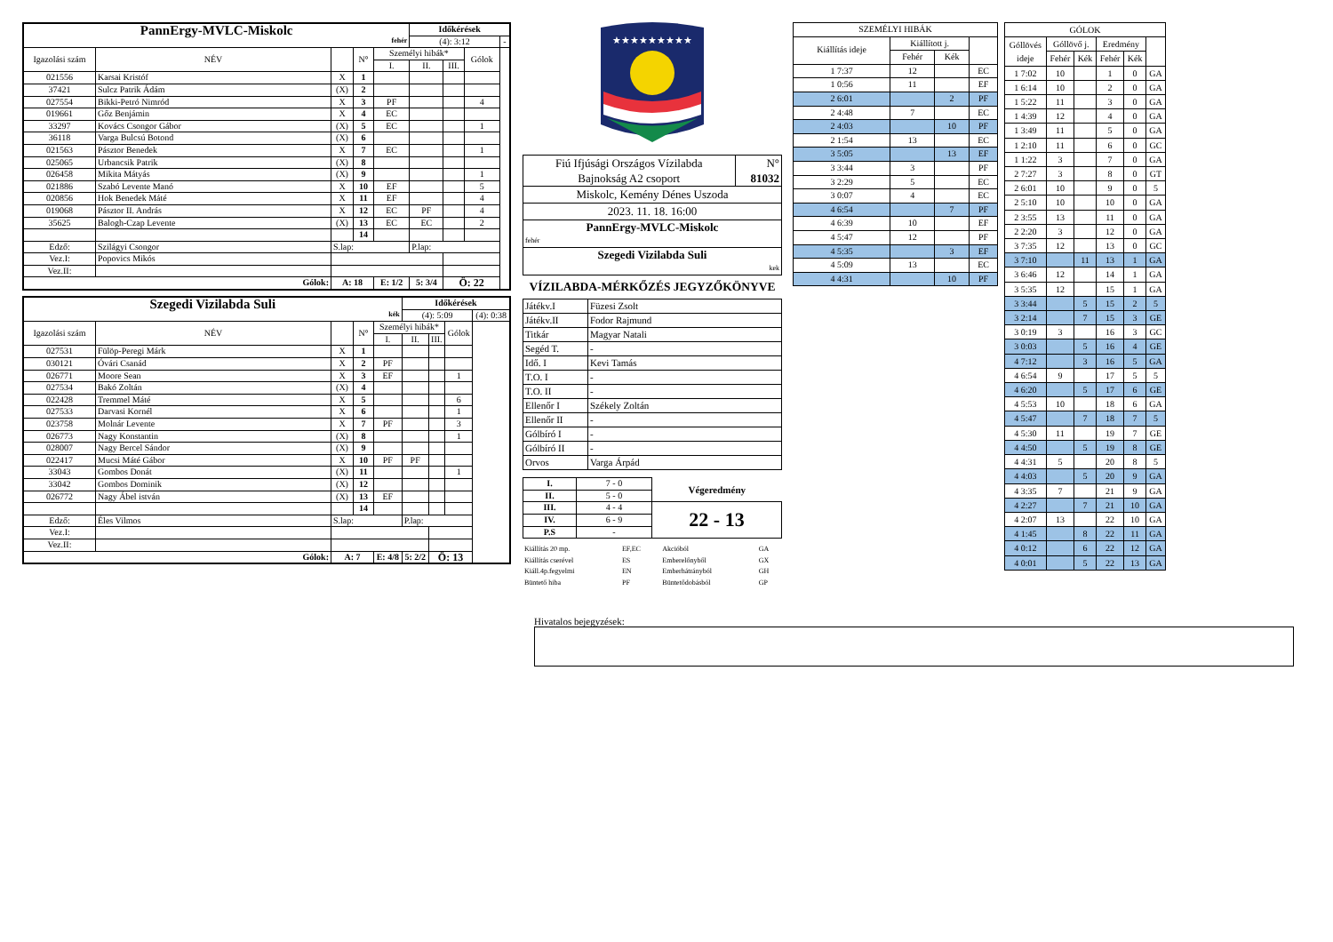| PannErgy-MVLC-Miskolc fehér | | | | | Időkérések | | | |
| | | | | | (4): 3:12 | | | - |
| Igazolási szám | NÉV | | N° | Személyi hibák* | | | Gólok | |
| | | | | I. | II. | III. | | |
| 021556 | Karsai Kristóf | X | 1 | | | | | |
| 37421 | Sulcz Patrik Ádám | (X) | 2 | | | | | |
| 027554 | Bikki-Petró Nimród | X | 3 | PF | | | 4 | |
| 019661 | Gőz Benjámin | X | 4 | EC | | | | |
| 33297 | Kovács Csongor Gábor | (X) | 5 | EC | | | 1 | |
| 36118 | Varga Bulcsú Botond | (X) | 6 | | | | | |
| 021563 | Pásztor Benedek | X | 7 | EC | | | 1 | |
| 025065 | Urbancsik Patrik | (X) | 8 | | | | | |
| 026458 | Mikita Mátyás | (X) | 9 | | | | 1 | |
| 021886 | Szabó Levente Manó | X | 10 | EF | | | 5 | |
| 020856 | Hok Benedek Máté | X | 11 | EF | | | 4 | |
| 019068 | Pásztor II. András | X | 12 | EC | PF | | 4 | |
| 35625 | Balogh-Czap Levente | (X) | 13 | EC | EC | | 2 | |
| | | | 14 | | | | | |
| Edző: | Szilágyi Csongor | S.lap: | | | P.lap: | | | |
| Vez.I: | Popovics Mikós | | | | | | | |
| Vez.II: | | | | | | | | |
| Gólok: | | A: 18 | | E: 1/2 | 5: 3/4 | Ö: 22 | | |
| Szegedi Vizilabda Suli kék | | | | | Időkérések | | | |
| | | | | | (4): 5:09 | | | (4): 0:38 |
| Igazolási szám | NÉV | | N° | Személyi hibák* | | | Gólok | |
| | | | | I. | II. | III. | | |
| 027531 | Fülöp-Peregi Márk | X | 1 | | | | | |
| 030121 | Óvári Csanád | X | 2 | PF | | | | |
| 026771 | Moore Sean | X | 3 | EF | | | 1 | |
| 027534 | Bakó Zoltán | (X) | 4 | | | | | |
| 022428 | Tremmel Máté | X | 5 | | | | 6 | |
| 027533 | Darvasi Kornél | X | 6 | | | | 1 | |
| 023758 | Molnár Levente | X | 7 | PF | | | 3 | |
| 026773 | Nagy Konstantin | (X) | 8 | | | | 1 | |
| 028007 | Nagy Bercel Sándor | (X) | 9 | | | | | |
| 022417 | Mucsi Máté Gábor | X | 10 | PF | PF | | | |
| 33043 | Gombos Donát | (X) | 11 | | | | 1 | |
| 33042 | Gombos Dominik | (X) | 12 | | | | | |
| 026772 | Nagy Ábel istván | (X) | 13 | EF | | | | |
| | | | 14 | | | | | |
| Edző: | Éles Vilmos | S.lap: | | | P.lap: | | | |
| Vez.I: | | | | | | | | |
| Vez.II: | | | | | | | | |
| Gólok: | | A: 7 | | E: 4/8 | 5: 2/2 | Ö: 13 | | |
★★★★★★★★★
| Fiú Ifjúsági Országos Vízilabda Bajnokság A2 csoport | N° 81032 |
| Miskolc, Kemény Dénes Uszoda | |
| 2023. 11. 18. 16:00 | |
| PannErgy-MVLC-Miskolc fehér | |
| Szegedi Vizilabda Suli kek | |
VÍZILABDA-MÉRKŐZÉS JEGYZŐKÖNYVE
| Játékv.I | Füzesi Zsolt |
| Játékv.II | Fodor Rajmund |
| Titkár | Magyar Natali |
| Segéd T. | - |
| Idő. I | Kevi Tamás |
| T.O. I | - |
| T.O. II | - |
| Ellenőr I | Székely Zoltán |
| Ellenőr II | - |
| Gólbíró I | - |
| Gólbíró II | - |
| Orvos | Varga Árpád |
| I. | 7 - 0 | Végeredmény |
| II. | 5 - 0 | |
| III. | 4 - 4 | 22 - 13 |
| IV. | 6 - 9 | |
| P.S | - | |
| Kiállítás 20 mp. | EF,EC | Akcióból | GA |
| Kiállítás cserével | ES | Emberelőnyből | GX |
| Kiáll.4p.fegyelmi | EN | Emberhátrányból | GH |
| Büntető hiba | PF | Büntetődobásból | GP |
| SZEMÉLYI HIBÁK | | | |
| Kiállítás ideje | Kiállított j. | | |
| | Fehér | Kék | |
| 1 7:37 | 12 | | EC |
| 1 0:56 | 11 | | EF |
| 2 6:01 | | 2 | PF |
| 2 4:48 | 7 | | EC |
| 2 4:03 | | 10 | PF |
| 2 1:54 | 13 | | EC |
| 3 5:05 | | 13 | EF |
| 3 3:44 | 3 | | PF |
| 3 2:29 | 5 | | EC |
| 3 0:07 | 4 | | EC |
| 4 6:54 | | 7 | PF |
| 4 6:39 | 10 | | EF |
| 4 5:47 | 12 | | PF |
| 4 5:35 | | 3 | EF |
| 4 5:09 | 13 | | EC |
| 4 4:31 | | 10 | PF |
| GÓLOK | | | | | |
| Góllövés ideje | Góllövő j. | | Eredmény | | |
| | Fehér | Kék | Fehér | Kék | |
| 1 7:02 | 10 | | 1 | 0 | GA |
| 1 6:14 | 10 | | 2 | 0 | GA |
| 1 5:22 | 11 | | 3 | 0 | GA |
| 1 4:39 | 12 | | 4 | 0 | GA |
| 1 3:49 | 11 | | 5 | 0 | GA |
| 1 2:10 | 11 | | 6 | 0 | GC |
| 1 1:22 | 3 | | 7 | 0 | GA |
| 2 7:27 | 3 | | 8 | 0 | GT |
| 2 6:01 | 10 | | 9 | 0 | 5 |
| 2 5:10 | 10 | | 10 | 0 | GA |
| 2 3:55 | 13 | | 11 | 0 | GA |
| 2 2:20 | 3 | | 12 | 0 | GA |
| 3 7:35 | 12 | | 13 | 0 | GC |
| 3 7:10 | | 11 | 13 | 1 | GA |
| 3 6:46 | 12 | | 14 | 1 | GA |
| 3 5:35 | 12 | | 15 | 1 | GA |
| 3 3:44 | | 5 | 15 | 2 | 5 |
| 3 2:14 | | 7 | 15 | 3 | GE |
| 3 0:19 | 3 | | 16 | 3 | GC |
| 3 0:03 | | 5 | 16 | 4 | GE |
| 4 7:12 | | 3 | 16 | 5 | GA |
| 4 6:54 | 9 | | 17 | 5 | 5 |
| 4 6:20 | | 5 | 17 | 6 | GE |
| 4 5:53 | 10 | | 18 | 6 | GA |
| 4 5:47 | | 7 | 18 | 7 | 5 |
| 4 5:30 | 11 | | 19 | 7 | GE |
| 4 4:50 | | 5 | 19 | 8 | GE |
| 4 4:31 | 5 | | 20 | 8 | 5 |
| 4 4:03 | | 5 | 20 | 9 | GA |
| 4 3:35 | 7 | | 21 | 9 | GA |
| 4 2:27 | | 7 | 21 | 10 | GA |
| 4 2:07 | 13 | | 22 | 10 | GA |
| 4 1:45 | | 8 | 22 | 11 | GA |
| 4 0:12 | | 6 | 22 | 12 | GA |
| 4 0:01 | | 5 | 22 | 13 | GA |
Hivatalos bejegyzések: